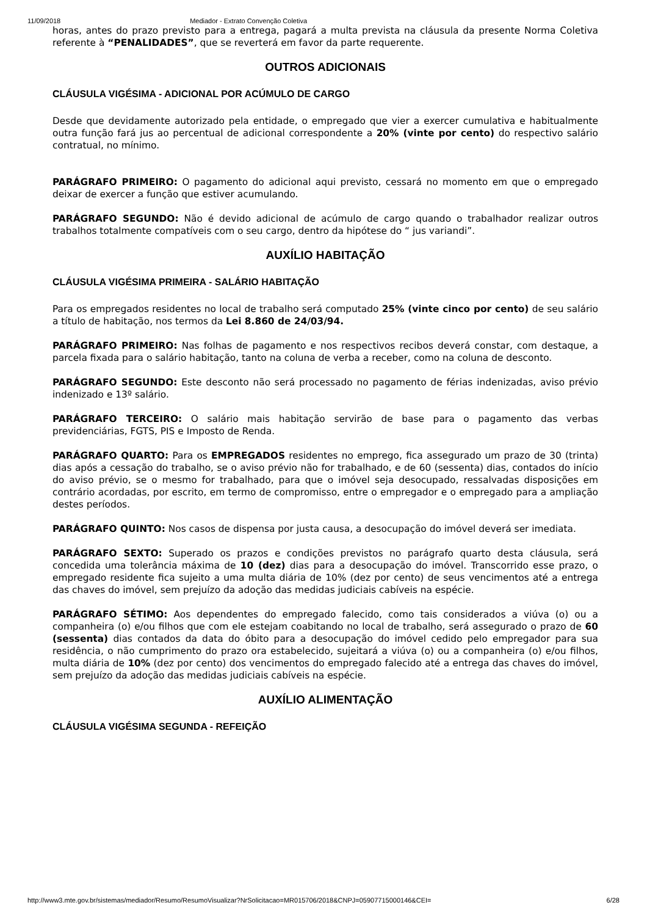11/09/2018 Mediador - Extrato Convenção Coletiva
horas, antes do prazo previsto para a entrega, pagará a multa prevista na cláusula da presente Norma Coletiva referente à “PENALIDADES”, que se reverterá em favor da parte requerente.
OUTROS ADICIONAIS
CLÁUSULA VIGÉSIMA - ADICIONAL POR ACÚMULO DE CARGO
Desde que devidamente autorizado pela entidade, o empregado que vier a exercer cumulativa e habitualmente outra função fará jus ao percentual de adicional correspondente a 20% (vinte por cento) do respectivo salário contratual, no mínimo.
PARÁGRAFO PRIMEIRO: O pagamento do adicional aqui previsto, cessará no momento em que o empregado deixar de exercer a função que estiver acumulando.
PARÁGRAFO SEGUNDO: Não é devido adicional de acúmulo de cargo quando o trabalhador realizar outros trabalhos totalmente compatíveis com o seu cargo, dentro da hipótese do “ jus variandi”.
AUXÍLIO HABITAÇÃO
CLÁUSULA VIGÉSIMA PRIMEIRA - SALÁRIO HABITAÇÃO
Para os empregados residentes no local de trabalho será computado 25% (vinte cinco por cento) de seu salário a título de habitação, nos termos da Lei 8.860 de 24/03/94.
PARÁGRAFO PRIMEIRO: Nas folhas de pagamento e nos respectivos recibos deverá constar, com destaque, a parcela fixada para o salário habitação, tanto na coluna de verba a receber, como na coluna de desconto.
PARÁGRAFO SEGUNDO: Este desconto não será processado no pagamento de férias indenizadas, aviso prévio indenizado e 13º salário.
PARÁGRAFO TERCEIRO: O salário mais habitação servirão de base para o pagamento das verbas previdenciárias, FGTS, PIS e Imposto de Renda.
PARÁGRAFO QUARTO: Para os EMPREGADOS residentes no emprego, fica assegurado um prazo de 30 (trinta) dias após a cessação do trabalho, se o aviso prévio não for trabalhado, e de 60 (sessenta) dias, contados do início do aviso prévio, se o mesmo for trabalhado, para que o imóvel seja desocupado, ressalvadas disposições em contrário acordadas, por escrito, em termo de compromisso, entre o empregador e o empregado para a ampliação destes períodos.
PARÁGRAFO QUINTO: Nos casos de dispensa por justa causa, a desocupação do imóvel deverá ser imediata.
PARÁGRAFO SEXTO: Superado os prazos e condições previstos no parágrafo quarto desta cláusula, será concedida uma tolerância máxima de 10 (dez) dias para a desocupação do imóvel. Transcorrido esse prazo, o empregado residente fica sujeito a uma multa diária de 10% (dez por cento) de seus vencimentos até a entrega das chaves do imóvel, sem prejuízo da adoção das medidas judiciais cabíveis na espécie.
PARÁGRAFO SÉTIMO: Aos dependentes do empregado falecido, como tais considerados a viúva (o) ou a companheira (o) e/ou filhos que com ele estejam coabitando no local de trabalho, será assegurado o prazo de 60 (sessenta) dias contados da data do óbito para a desocupação do imóvel cedido pelo empregador para sua residência, o não cumprimento do prazo ora estabelecido, sujeitará a viúva (o) ou a companheira (o) e/ou filhos, multa diária de 10% (dez por cento) dos vencimentos do empregado falecido até a entrega das chaves do imóvel, sem prejuízo da adoção das medidas judiciais cabíveis na espécie.
AUXÍLIO ALIMENTAÇÃO
CLÁUSULA VIGÉSIMA SEGUNDA - REFEIÇÃO
http://www3.mte.gov.br/sistemas/mediador/Resumo/ResumoVisualizar?NrSolicitacao=MR015706/2018&CNPJ=05907715000146&CEI= 6/28